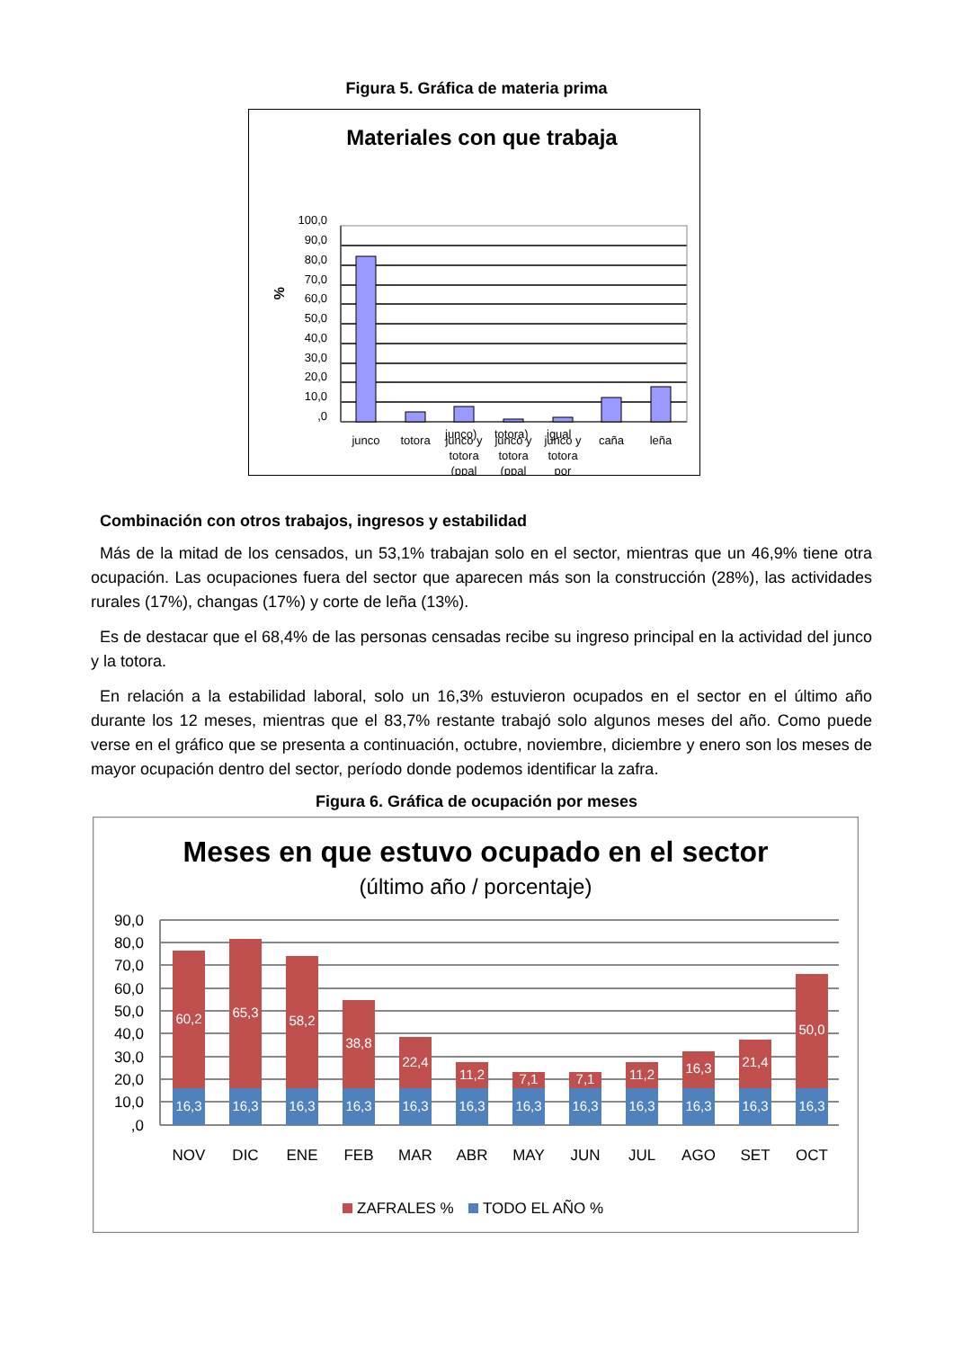Figura 5. Gráfica de materia prima
Materiales con que trabaja
%
100,0
90,0
80,0
70,0
60,0
50,0
40,0
30,0
20,0
10,0
,0
junco
totora
junco y
totora
(ppal
junco y
totora
(ppal
junco y
totora
por
caña
leña
junco) totora) igual
Combinación con otros trabajos, ingresos y estabilidad
Más de la mitad de los censados, un 53,1% trabajan solo en el sector, mientras que un 46,9% tiene otra ocupación. Las ocupaciones fuera del sector que aparecen más son la construcción (28%), las actividades rurales (17%), changas (17%) y corte de leña (13%).
Es de destacar que el 68,4% de las personas censadas recibe su ingreso principal en la actividad del junco y la totora.
En relación a la estabilidad laboral, solo un 16,3% estuvieron ocupados en el sector en el último año durante los 12 meses, mientras que el 83,7% restante trabajó solo algunos meses del año. Como puede verse en el gráfico que se presenta a continuación, octubre, noviembre, diciembre y enero son los meses de mayor ocupación dentro del sector, período donde podemos identificar la zafra.
Figura 6. Gráfica de ocupación por meses
Meses en que estuvo ocupado en el sector
(último año / porcentaje)
90,0
80,0
70,0
60,0
50,0
40,0
30,0
20,0
10,0
,0
60,2
65,3
58,2
38,8
22,4
11,2
7,1
7,1
11,2
16,3
21,4
50,0
16,3
16,3
16,3
16,3
16,3
16,3
16,3
16,3
16,3
16,3
16,3
16,3
NOV
DIC
ENE
FEB
MAR
ABR
MAY
JUN
JUL
AGO
SET
OCT
ZAFRALES %
TODO EL AÑO %